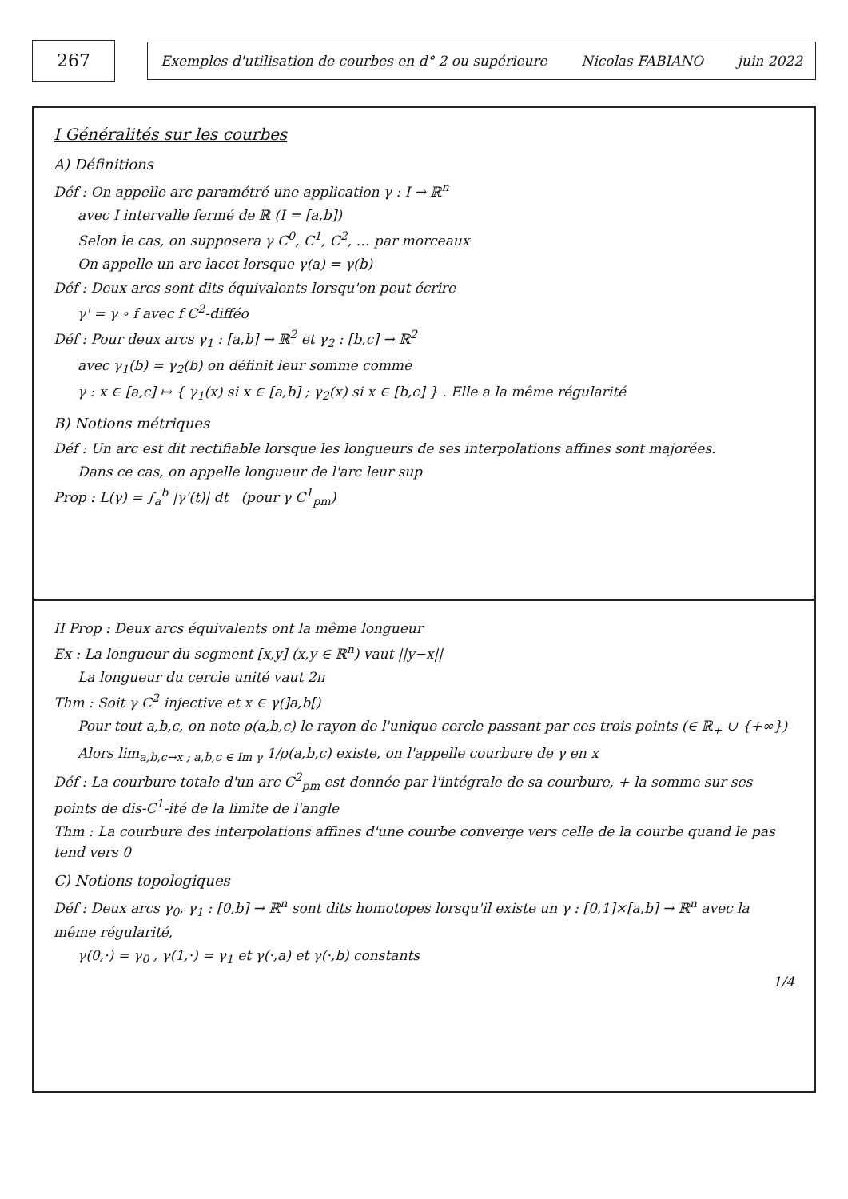267
Exemples d'utilisation de courbes en d° 2 ou supérieure Nicolas FABIANO juin 2022
I Généralités sur les courbes
A) Définitions
Déf : On appelle arc paramétré une application γ : I → ℝ<sup>n</sup>
avec I intervalle fermé de ℝ (I = [a,b])
Selon le cas, on supposera γ C<sup>0</sup>, C<sup>1</sup>, C<sup>2</sup>, … par morceaux
On appelle un arc lacet lorsque γ(a) = γ(b)
Déf : Deux arcs sont dits équivalents lorsqu'on peut écrire
γ' = γ ∘ f avec f C<sup>2</sup>-difféo
Déf : Pour deux arcs γ<sub>1</sub> : [a,b] → ℝ<sup>2</sup> et γ<sub>2</sub> : [b,c] → ℝ<sup>2</sup>
avec γ<sub>1</sub>(b) = γ<sub>2</sub>(b) on définit leur somme comme
γ : x ∈ [a,c] ↦ { γ<sub>1</sub>(x) si x ∈ [a,b] ; γ<sub>2</sub>(x) si x ∈ [b,c] } . Elle a la même régularité
B) Notions métriques
Déf : Un arc est dit rectifiable lorsque les longueurs de ses interpolations affines sont majorées.
Dans ce cas, on appelle longueur de l'arc leur sup
Prop : L(γ) = ∫<sub>a</sub><sup>b</sup> |γ'(t)| dt (pour γ C<sup>1</sup><sub>pm</sub>)
II Prop : Deux arcs équivalents ont la même longueur
Ex : La longueur du segment [x,y] (x,y ∈ ℝ<sup>n</sup>) vaut ||y−x||
La longueur du cercle unité vaut 2π
Thm : Soit γ C<sup>2</sup> injective et x ∈ γ(]a,b[)
Pour tout a,b,c, on note ρ(a,b,c) le rayon de l'unique cercle passant par ces trois points (∈ ℝ<sub>+</sub> ∪ {+∞})
Alors lim<sub>a,b,c→x ; a,b,c ∈ Im γ</sub> 1/ρ(a,b,c) existe, on l'appelle courbure de γ en x
Déf : La courbure totale d'un arc C<sup>2</sup><sub>pm</sub> est donnée par l'intégrale de sa courbure, + la somme sur ses points de dis-C<sup>1</sup>-ité de la limite de l'angle
Thm : La courbure des interpolations affines d'une courbe converge vers celle de la courbe quand le pas tend vers 0
C) Notions topologiques
Déf : Deux arcs γ<sub>0</sub>, γ<sub>1</sub> : [0,b] → ℝ<sup>n</sup> sont dits homotopes lorsqu'il existe un γ : [0,1]×[a,b] → ℝ<sup>n</sup> avec la même régularité,
γ(0,·) = γ<sub>0</sub> , γ(1,·) = γ<sub>1</sub> et γ(·,a) et γ(·,b) constants
1/4